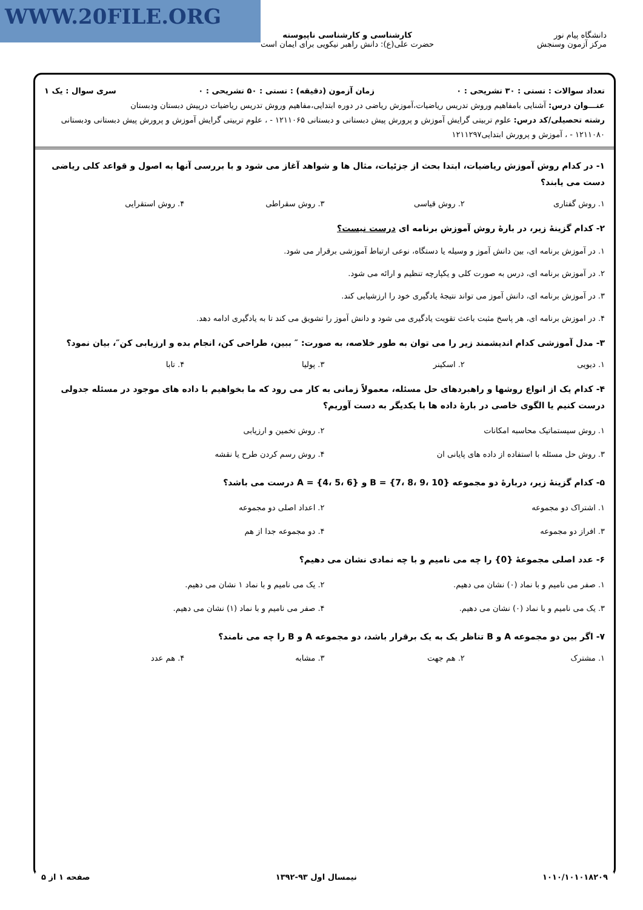WWW.20FILE.ORG
دانشگاه پیام نور
مرکز آزمون وسنجش
کارشناسی و کارشناسی ناپیوسته
حضرت علی(ع): دانش راهبر نیکویی برای ایمان است
تعداد سوالات : تستی : ۳۰ تشریحی : ۰ زمان آزمون (دقیقه) : تستی : ۵۰ تشریحی : ۰ سری سوال : یک ۱
عنـــوان درس: آشنایی بامفاهیم وروش تدریس ریاضیات،آموزش ریاضی در دوره ابتدایی،مفاهیم وروش تدریس ریاضیات درپیش دبستان ودبستان
رشته تحصیلی/کد درس: علوم تربیتی گرایش آموزش و پرورش پیش دبستانی و دبستانی ۱۲۱۱۰۶۵ - ، علوم تربیتی گرایش آموزش و پرورش پیش دبستانی ودبستانی ۱۲۱۱۰۸۰ - ، آموزش و پرورش ابتدایی۱۲۱۱۲۹۷
۱- در کدام روش آموزش ریاضیات، ابتدا بحث از جزئیات، مثال ها و شواهد آغاز می شود و با بررسی آنها به اصول و قواعد کلی ریاضی دست می یابند؟
۱. روش گفتاری ۲. روش قیاسی ۳. روش سقراطی ۴. روش استقرایی
۲- کدام گزینهٔ زیر، در بارهٔ روش آموزش برنامه ای درست نیست؟
۱. در آموزش برنامه ای، بین دانش آموز و وسیله یا دستگاه، نوعی ارتباط آموزشی برقرار می شود.
۲. در آموزش برنامه ای، درس به صورت کلی و یکپارچه تنظیم و ارائه می شود.
۳. در آموزش برنامه ای، دانش آموز می تواند نتیجهٔ یادگیری خود را ارزشیابی کند.
۴. در اموزش برنامه ای، هر پاسخ مثبت باعث تقویت یادگیری می شود و دانش آموز را تشویق می کند تا به یادگیری ادامه دهد.
۳- مدل آموزشی کدام اندیشمند زیر را می توان به طور خلاصه، به صورت: ″ ببین، طراحی کن، انجام بده و ارزیابی کن″، بیان نمود؟
۱. دیویی ۲. اسکینر ۳. پولیا ۴. تابا
۴- کدام یک از انواع روشها و راهبردهای حل مسئله، معمولاً زمانی به کار می رود که ما بخواهیم با داده های موجود در مسئله جدولی درست کنیم یا الگوی خاصی در بارهٔ داده ها با یکدیگر به دست آوریم؟
۱. روش سیستماتیک محاسبه امکانات ۲. روش تخمین و ارزیابی ۳. روش حل مسئله با استفاده از داده های پایانی ان ۴. روش رسم کردن طرح یا نقشه
۵- کدام گزینهٔ زیر، دربارهٔ دو مجموعه B = {7، 8، 9، 10} و A = {4، 5، 6} درست می باشد؟
۱. اشتراک دو مجموعه ۲. اعداد اصلی دو مجموعه ۳. افراز دو مجموعه ۴. دو مجموعه جدا از هم
۶- عدد اصلی مجموعهٔ {0} را چه می نامیم و با چه نمادی نشان می دهیم؟
۱. صفر می نامیم و با نماد (۰) نشان می دهیم. ۲. یک می نامیم و با نماد ۱ نشان می دهیم. ۳. یک می نامیم و با نماد (۰) نشان می دهیم. ۴. صفر می نامیم و با نماد (۱) نشان می دهیم.
۷- اگر بین دو مجموعه A و B تناظر یک به یک برقرار باشد، دو مجموعه A و B را چه می نامند؟
۱. مشترک ۲. هم جهت ۳. مشابه ۴. هم عدد
۱۰۱۰/۱۰۱۰۱۸۲۰۹ نیمسال اول ۹۳-۱۳۹۲ صفحه ۱ از ۵